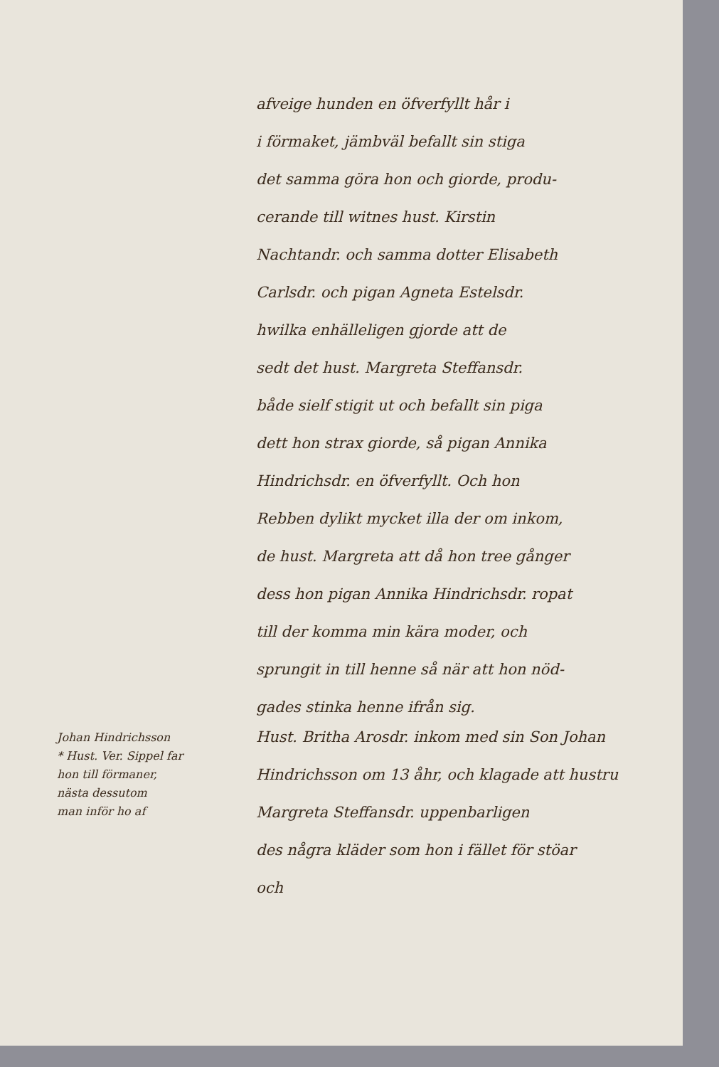afveige hunden en öfverfyllt hår i
i förmaket, jämbväl befallt sin stiga
det samma göra hon och giorde, produ-
cerande till witnes hust. Kirstin
Nachtandr. och samma dotter Elisabeth
Carlsdr. och pigan Agneta Estelsdr.
hwilka enhälleligen gjorde att de
sedt det hust. Margreta Steffansdr.
både sielf stigit ut och befallt sin piga
dett hon strax giorde, så pigan Annika
Hindrichsdr. en öfverfyllt. Och hon
Rebben dylikt mycket illa der om inkom,
de hust. Margreta att då hon tree gånger
dess hon pigan Annika Hindrichsdr. ropat
till der komma min kära moder, och
sprungit in till henne så när att hon nöd-
gades stinka henne ifrån sig.
Johan Hindrichsson
* Hust. Ver. Sippel far
hon till förmaner,
nästa dessutom
man inför ho af
Hust. Britha Arosdr. inkom med sin Son Johan Hindrichsson om 13 åhr, och klagade att hustru
Margreta Steffansdr. uppenbarligen
des några kläder som hon i fället för stöar
och